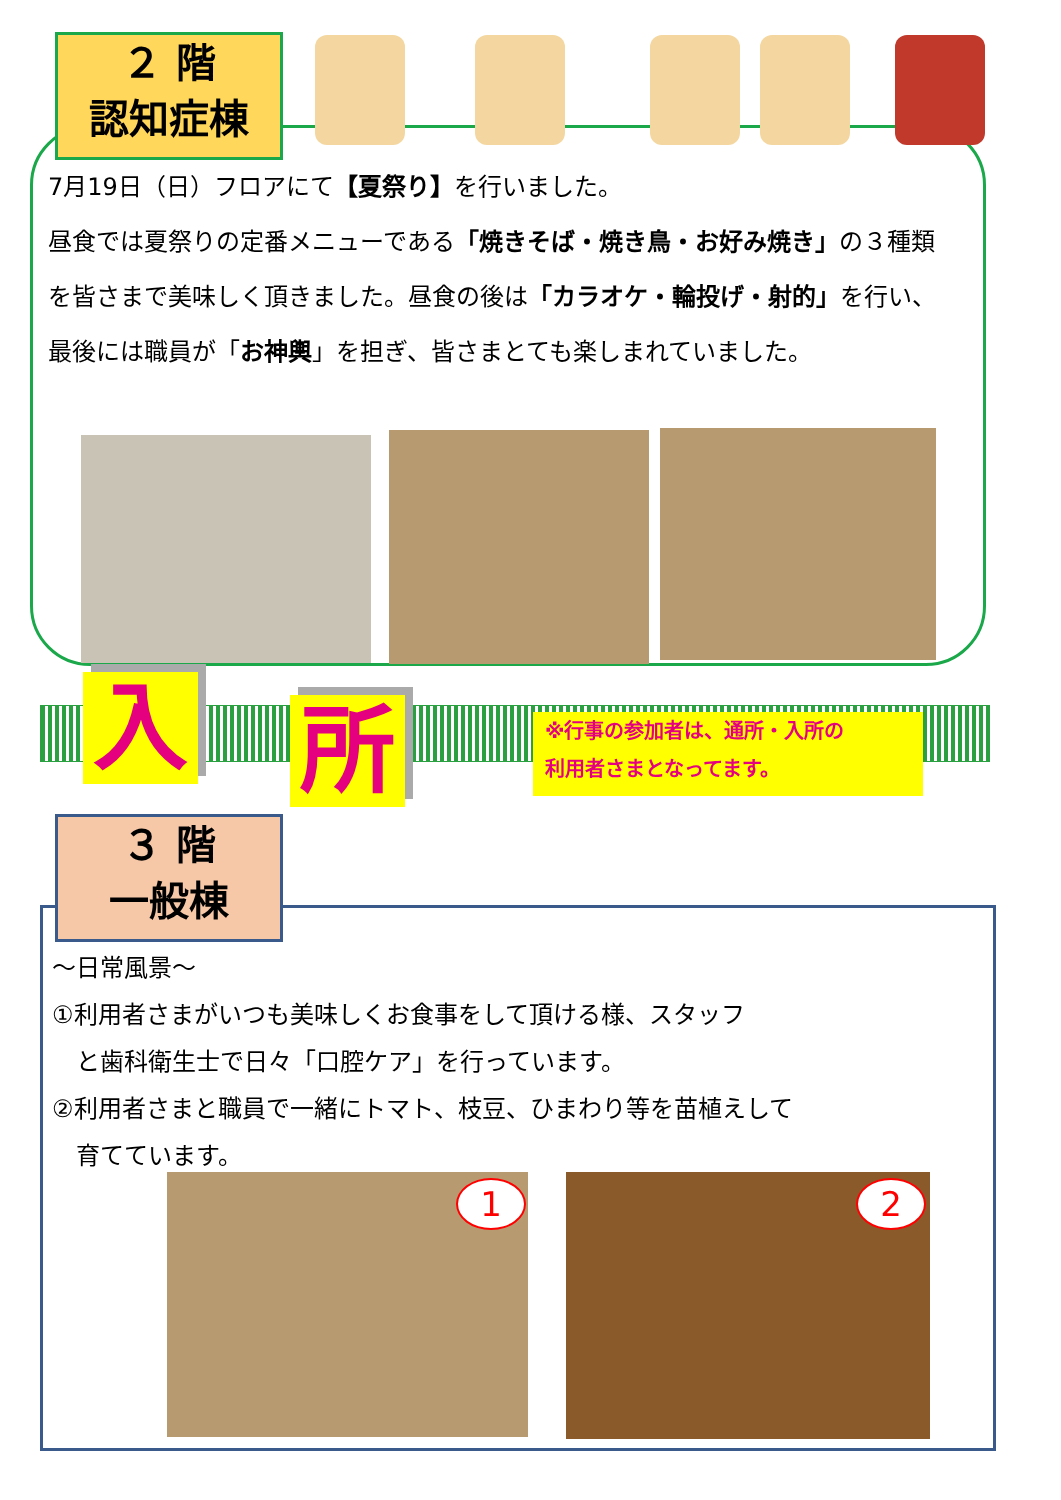２ 階
認知症棟
7月19日（日）フロアにて【夏祭り】を行いました。
昼食では夏祭りの定番メニューである「焼きそば・焼き鳥・お好み焼き」の３種類を皆さまで美味しく頂きました。昼食の後は「カラオケ・輪投げ・射的」を行い、最後には職員が「お神輿」を担ぎ、皆さまとても楽しまれていました。
入 所
※行事の参加者は、通所・入所の
利用者さまとなってます。
３ 階
一般棟
～日常風景～
①利用者さまがいつも美味しくお食事をして頂ける様、スタッフ
　と歯科衛生士で日々「口腔ケア」を行っています。
②利用者さまと職員で一緒にトマト、枝豆、ひまわり等を苗植えして
　育てています。
1 2